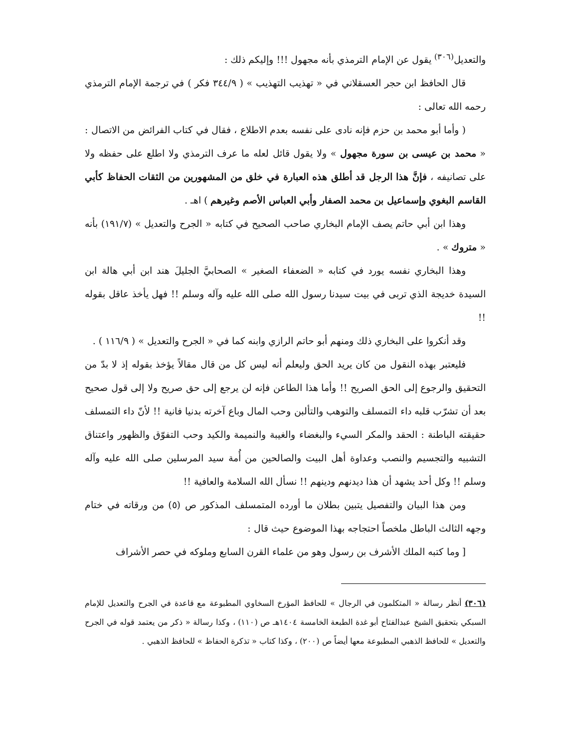والتعديل<sup>(٣٠٦)</sup> يقول عن الإمام الترمذي بأنه مجهول !!! وإليكم ذلك :
قال الحافظ ابن حجر العسقلاني في « تهذيب التهذيب » ( ٣٤٤/٩ فكر ) في ترجمة الإمام الترمذي رحمه الله تعالى :
( وأما أبو محمد بن حزم فإنه نادى على نفسه بعدم الاطلاع ، فقال في كتاب الفرائض من الاتصال : « محمد بن عيسى بن سورة مجهول » ولا يقول قائل لعله ما عرف الترمذي ولا اطلع على حفظه ولا على تصانيفه ، فإنَّ هذا الرجل قد أطلق هذه العبارة في خلق من المشهورين من الثقات الحفاظ كأبي القاسم البغوي وإسماعيل بن محمد الصفار وأبي العباس الأصم وغيرهم ) اهـ .
وهذا ابن أبي حاتم يصف الإمام البخاري صاحب الصحيح في كتابه « الجرح والتعديل » (١٩١/٧) بأنه « متروك » .
وهذا البخاري نفسه يورد في كتابه « الضعفاء الصغير » الصحابيَّ الجليلَ هند ابن أبي هالة ابن السيدة خديجة الذي تربى في بيت سيدنا رسول الله صلى الله عليه وآله وسلم !! فهل يأخذ عاقل بقوله !!
وقد أنكروا على البخاري ذلك ومنهم أبو حاتم الرازي وابنه كما في « الجرح والتعديل » ( ١١٦/٩ ) .
فليعتبر بهذه النقول من كان يريد الحق وليعلم أنه ليس كل من قال مقالاً يؤخذ بقوله إذ لا بدّ من التحقيق والرجوع إلى الحق الصريح !! وأما هذا الطاعن فإنه لن يرجع إلى حق صريح ولا إلى قول صحيح بعد أن تشرّب قلبه داء التمسلف والتوهب والتألبن وحب المال وباع آخرته بدنيا فانية !! لأنّ داء التمسلف حقيقته الباطنة : الحقد والمكر السيء والبغضاء والغيبة والنميمة والكيد وحب التفوّق والظهور واعتناق التشبيه والتجسيم والنصب وعداوة أهل البيت والصالحين من أُمة سيد المرسلين صلى الله عليه وآله وسلم !! وكل أحد يشهد أن هذا ديدنهم ودينهم !! نسأل الله السلامة والعافية !!
ومن هذا البيان والتفصيل يتبين بطلان ما أورده المتمسلف المذكور ص (٥) من ورقاته في ختام وجهه الثالث الباطل ملخصاً احتجاجه بهذا الموضوع حيث قال :
[ وما كتبه الملك الأشرف بن رسول وهو من علماء القرن السابع وملوكه في حصر الأشراف
(٣٠٦) أنظر رسالة « المتكلمون في الرجال » للحافظ المؤرخ السخاوي المطبوعة مع قاعدة في الجرح والتعديل للإمام السبكي بتحقيق الشيخ عبدالفتاح أبو غدة الطبعة الخامسة ١٤٠٤هـ ص (١١٠) ، وكذا رسالة « ذكر من يعتمد قوله في الجرح والتعديل » للحافظ الذهبي المطبوعة معها أيضاً ص (٢٠٠) ، وكذا كتاب « تذكرة الحفاظ » للحافظ الذهبي .